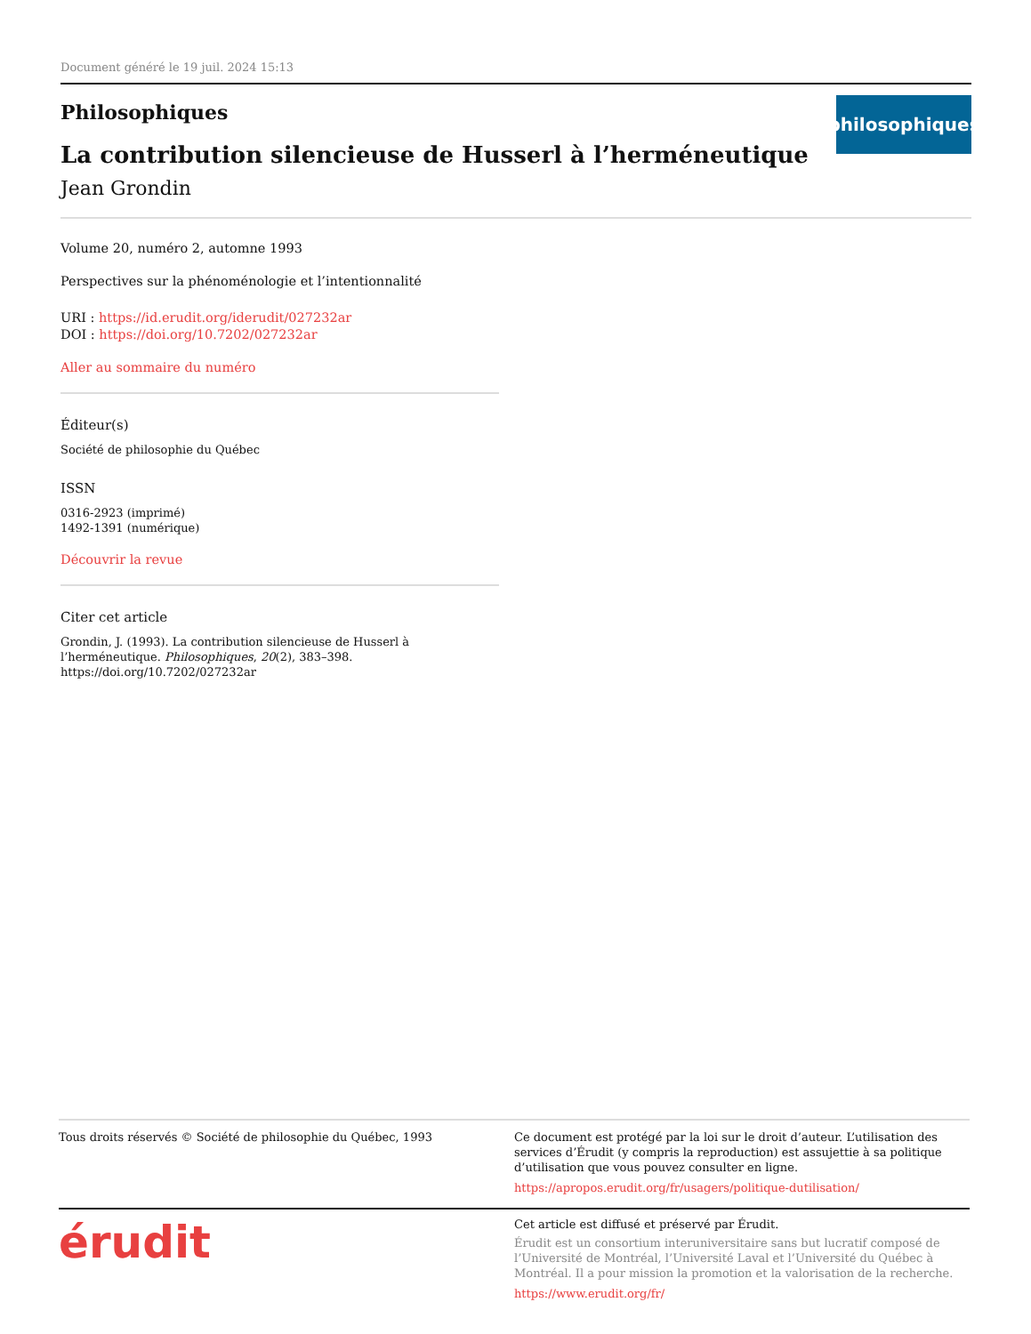Document généré le 19 juil. 2024 15:13
Philosophiques
philosophiques
La contribution silencieuse de Husserl à l’herméneutique
Jean Grondin
Volume 20, numéro 2, automne 1993
Perspectives sur la phénoménologie et l’intentionnalité
URI : https://id.erudit.org/iderudit/027232ar
DOI : https://doi.org/10.7202/027232ar
Aller au sommaire du numéro
Éditeur(s)
Société de philosophie du Québec
ISSN
0316-2923 (imprimé)
1492-1391 (numérique)
Découvrir la revue
Citer cet article
Grondin, J. (1993). La contribution silencieuse de Husserl à l’herméneutique. Philosophiques, 20(2), 383–398. https://doi.org/10.7202/027232ar
Tous droits réservés © Société de philosophie du Québec, 1993
Ce document est protégé par la loi sur le droit d’auteur. L’utilisation des services d’Érudit (y compris la reproduction) est assujettie à sa politique d’utilisation que vous pouvez consulter en ligne.
https://apropos.erudit.org/fr/usagers/politique-dutilisation/
érudit
Cet article est diffusé et préservé par Érudit.
Érudit est un consortium interuniversitaire sans but lucratif composé de l’Université de Montréal, l’Université Laval et l’Université du Québec à Montréal. Il a pour mission la promotion et la valorisation de la recherche.
https://www.erudit.org/fr/